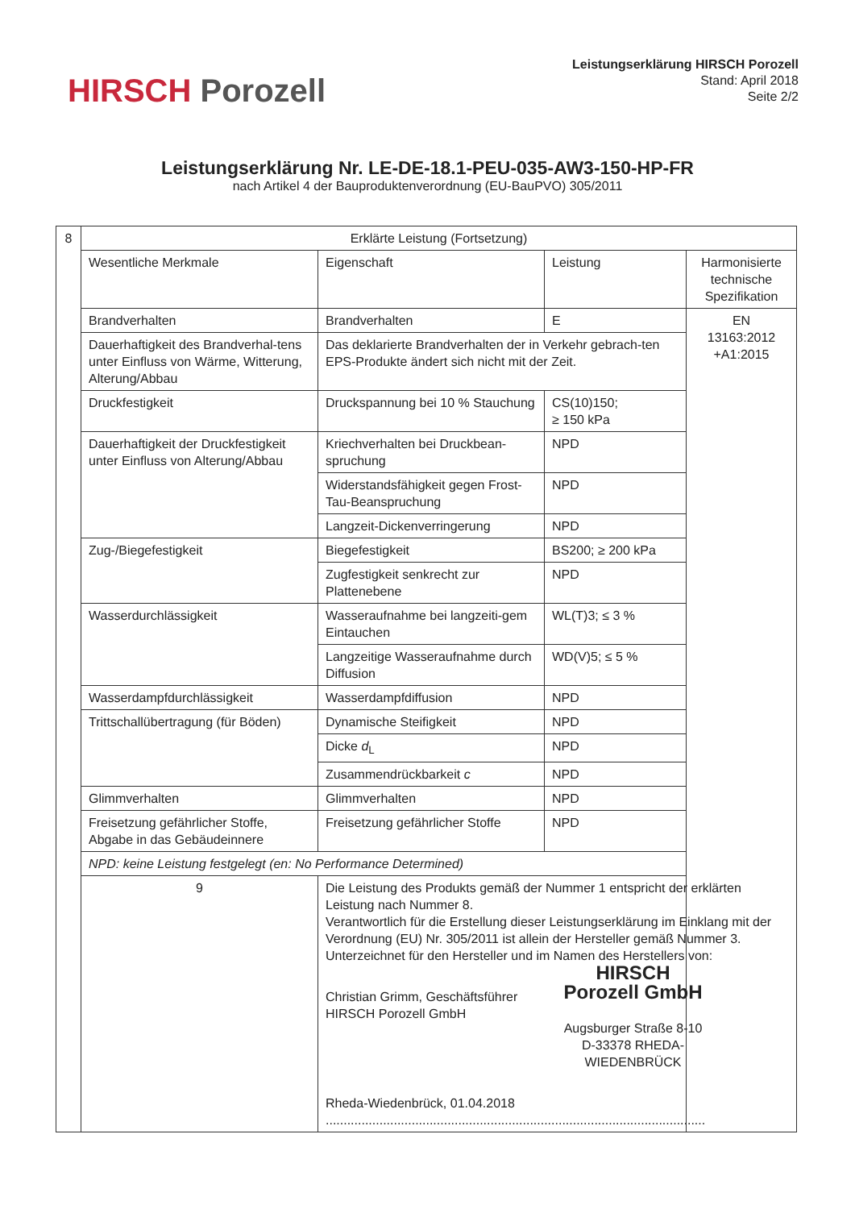HIRSCH Porozell
Leistungserklärung HIRSCH Porozell
Stand: April 2018
Seite 2/2
Leistungserklärung Nr. LE-DE-18.1-PEU-035-AW3-150-HP-FR
nach Artikel 4 der Bauproduktenverordnung (EU-BauPVO) 305/2011
| 8 | Erklärte Leistung (Fortsetzung) | | | |
| | Wesentliche Merkmale | Eigenschaft | Leistung | Harmonisierte technische Spezifikation |
| | Brandverhalten | Brandverhalten | E | EN 13163:2012 +A1:2015 |
| | Dauerhaftigkeit des Brandverhal-tens unter Einfluss von Wärme, Witterung, Alterung/Abbau | Das deklarierte Brandverhalten der in Verkehr gebrach-ten EPS-Produkte ändert sich nicht mit der Zeit. | | |
| | Druckfestigkeit | Druckspannung bei 10 % Stauchung | CS(10)150; ≥ 150 kPa | |
| | Dauerhaftigkeit der Druckfestigkeit unter Einfluss von Alterung/Abbau | Kriechverhalten bei Druckbean-spruchung | NPD | |
| | | Widerstandsfähigkeit gegen Frost-Tau-Beanspruchung | NPD | |
| | | Langzeit-Dickenverringerung | NPD | |
| | Zug-/Biegefestigkeit | Biegefestigkeit | BS200; ≥ 200 kPa | |
| | | Zugfestigkeit senkrecht zur Plattenebene | NPD | |
| | Wasserdurchlässigkeit | Wasseraufnahme bei langzeiti-gem Eintauchen | WL(T)3; ≤ 3 % | |
| | | Langzeitige Wasseraufnahme durch Diffusion | WD(V)5; ≤ 5 % | |
| | Wasserdampfdurchlässigkeit | Wasserdampfdiffusion | NPD | |
| | Trittschallübertragung (für Böden) | Dynamische Steifigkeit | NPD | |
| | | Dicke d<sub>L</sub> | NPD | |
| | | Zusammendrückbarkeit c | NPD | |
| | Glimmverhalten | Glimmverhalten | NPD | |
| | Freisetzung gefährlicher Stoffe, Abgabe in das Gebäudeinnere | Freisetzung gefährlicher Stoffe | NPD | |
| | NPD: keine Leistung festgelegt (en: No Performance Determined) | | | |
| | 9 | Die Leistung des Produkts gemäß der Nummer 1 entspricht der erklärten Leistung nach Nummer 8. Verantwortlich für die Erstellung dieser Leistungserklärung im Einklang mit der Verordnung (EU) Nr. 305/2011 ist allein der Hersteller gemäß Nummer 3. Unterzeichnet für den Hersteller und im Namen des Herstellers von: Christian Grimm, Geschäftsführer HIRSCH Porozell GmbH HIRSCH Porozell GmbH Augsburger Straße 8-10 D-33378 RHEDA-WIEDENBRÜCK Rheda-Wiedenbrück, 01.04.2018 .......................................................................................................... | | |